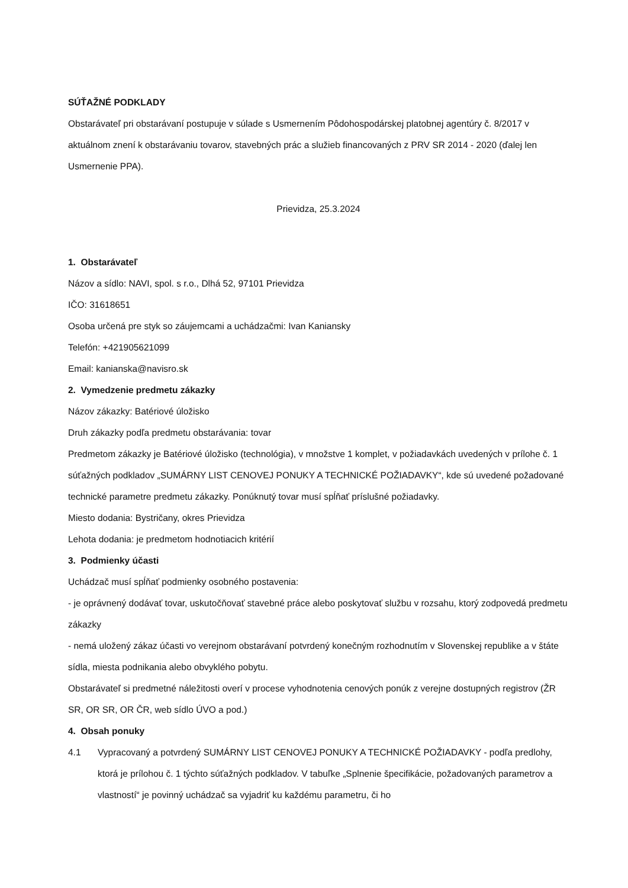SÚŤAŽNÉ PODKLADY
Obstarávateľ pri obstarávaní postupuje v súlade s Usmernením Pôdohospodárskej platobnej agentúry č. 8/2017 v aktuálnom znení k obstarávaniu tovarov, stavebných prác a služieb financovaných z PRV SR 2014 - 2020 (ďalej len Usmernenie PPA).
Prievidza, 25.3.2024
1. Obstarávateľ
Názov a sídlo: NAVI, spol. s r.o., Dlhá 52, 97101 Prievidza
IČO: 31618651
Osoba určená pre styk so záujemcami a uchádzačmi: Ivan Kaniansky
Telefón: +421905621099
Email: kanianska@navisro.sk
2. Vymedzenie predmetu zákazky
Názov zákazky: Batériové úložisko
Druh zákazky podľa predmetu obstarávania: tovar
Predmetom zákazky je Batériové úložisko (technológia), v množstve 1 komplet, v požiadavkách uvedených v prílohe č. 1 súťažných podkladov „SUMÁRNY LIST CENOVEJ PONUKY A TECHNICKÉ POŽIADAVKY“, kde sú uvedené požadované technické parametre predmetu zákazky. Ponúknutý tovar musí spĺňať príslušné požiadavky.
Miesto dodania: Bystričany, okres Prievidza
Lehota dodania: je predmetom hodnotiacich kritérií
3. Podmienky účasti
Uchádzač musí spĺňať podmienky osobného postavenia:
- je oprávnený dodávať tovar, uskutočňovať stavebné práce alebo poskytovať službu v rozsahu, ktorý zodpovedá predmetu zákazky
- nemá uložený zákaz účasti vo verejnom obstarávaní potvrdený konečným rozhodnutím v Slovenskej republike a v štáte sídla, miesta podnikania alebo obvyklého pobytu.
Obstarávateľ si predmetné náležitosti overí v procese vyhodnotenia cenových ponúk z verejne dostupných registrov (ŽR SR, OR SR, OR ČR, web sídlo ÚVO a pod.)
4. Obsah ponuky
4.1 Vypracovaný a potvrdený SUMÁRNY LIST CENOVEJ PONUKY A TECHNICKÉ POŽIADAVKY - podľa predlohy, ktorá je prílohou č. 1 týchto súťažných podkladov. V tabuľke „Splnenie špecifikácie, požadovaných parametrov a vlastností“ je povinný uchádzač sa vyjadriť ku každému parametru, či ho